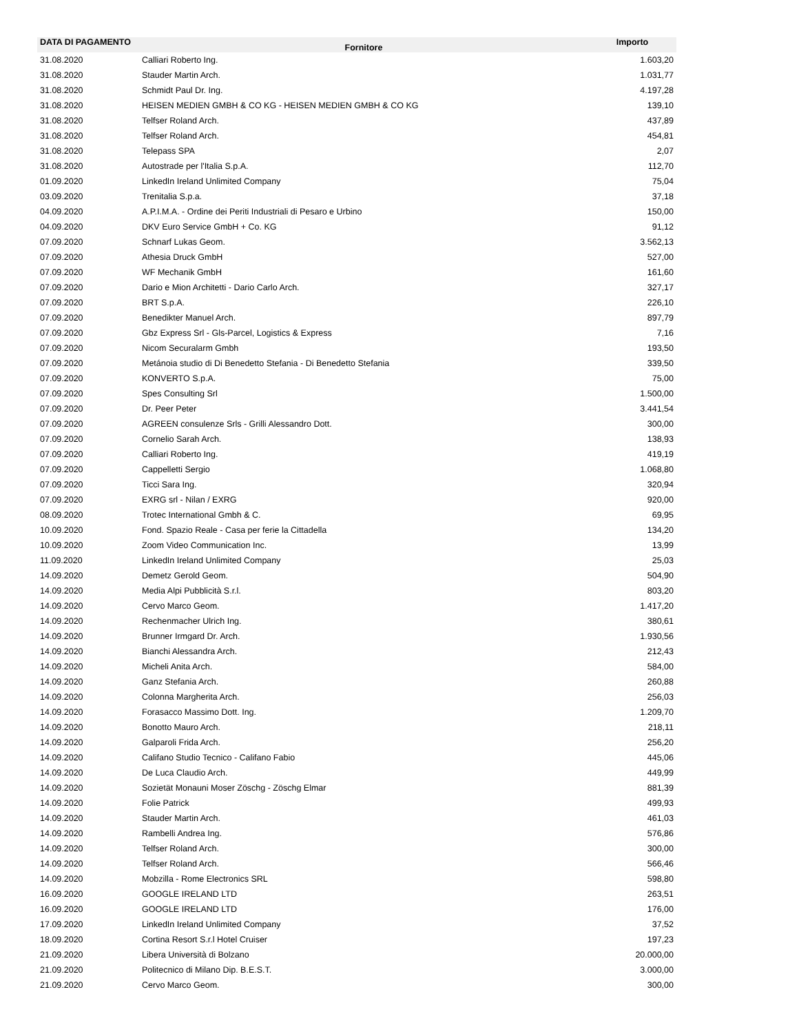| DATA DI PAGAMENTO | Fornitore | Importo |
| --- | --- | --- |
| 31.08.2020 | Calliari Roberto Ing. | 1.603,20 |
| 31.08.2020 | Stauder Martin Arch. | 1.031,77 |
| 31.08.2020 | Schmidt Paul Dr. Ing. | 4.197,28 |
| 31.08.2020 | HEISEN MEDIEN GMBH & CO KG - HEISEN MEDIEN GMBH & CO KG | 139,10 |
| 31.08.2020 | Telfser Roland Arch. | 437,89 |
| 31.08.2020 | Telfser Roland Arch. | 454,81 |
| 31.08.2020 | Telepass SPA | 2,07 |
| 31.08.2020 | Autostrade per l'Italia S.p.A. | 112,70 |
| 01.09.2020 | LinkedIn Ireland Unlimited Company | 75,04 |
| 03.09.2020 | Trenitalia S.p.a. | 37,18 |
| 04.09.2020 | A.P.I.M.A. - Ordine dei Periti Industriali di Pesaro e Urbino | 150,00 |
| 04.09.2020 | DKV Euro Service GmbH + Co. KG | 91,12 |
| 07.09.2020 | Schnarf Lukas Geom. | 3.562,13 |
| 07.09.2020 | Athesia Druck GmbH | 527,00 |
| 07.09.2020 | WF Mechanik GmbH | 161,60 |
| 07.09.2020 | Dario e Mion Architetti - Dario Carlo Arch. | 327,17 |
| 07.09.2020 | BRT S.p.A. | 226,10 |
| 07.09.2020 | Benedikter Manuel Arch. | 897,79 |
| 07.09.2020 | Gbz Express Srl - Gls-Parcel, Logistics & Express | 7,16 |
| 07.09.2020 | Nicom Securalarm Gmbh | 193,50 |
| 07.09.2020 | Metánoia studio di Di Benedetto Stefania - Di Benedetto Stefania | 339,50 |
| 07.09.2020 | KONVERTO S.p.A. | 75,00 |
| 07.09.2020 | Spes Consulting Srl | 1.500,00 |
| 07.09.2020 | Dr. Peer Peter | 3.441,54 |
| 07.09.2020 | AGREEN consulenze Srls - Grilli Alessandro Dott. | 300,00 |
| 07.09.2020 | Cornelio Sarah Arch. | 138,93 |
| 07.09.2020 | Calliari Roberto Ing. | 419,19 |
| 07.09.2020 | Cappelletti Sergio | 1.068,80 |
| 07.09.2020 | Ticci Sara Ing. | 320,94 |
| 07.09.2020 | EXRG srl - Nilan / EXRG | 920,00 |
| 08.09.2020 | Trotec International Gmbh & C. | 69,95 |
| 10.09.2020 | Fond. Spazio Reale - Casa per ferie la Cittadella | 134,20 |
| 10.09.2020 | Zoom Video Communication Inc. | 13,99 |
| 11.09.2020 | LinkedIn Ireland Unlimited Company | 25,03 |
| 14.09.2020 | Demetz Gerold Geom. | 504,90 |
| 14.09.2020 | Media Alpi Pubblicità S.r.l. | 803,20 |
| 14.09.2020 | Cervo Marco Geom. | 1.417,20 |
| 14.09.2020 | Rechenmacher Ulrich Ing. | 380,61 |
| 14.09.2020 | Brunner Irmgard Dr. Arch. | 1.930,56 |
| 14.09.2020 | Bianchi Alessandra Arch. | 212,43 |
| 14.09.2020 | Micheli Anita Arch. | 584,00 |
| 14.09.2020 | Ganz Stefania Arch. | 260,88 |
| 14.09.2020 | Colonna Margherita Arch. | 256,03 |
| 14.09.2020 | Forasacco Massimo Dott. Ing. | 1.209,70 |
| 14.09.2020 | Bonotto Mauro Arch. | 218,11 |
| 14.09.2020 | Galparoli Frida Arch. | 256,20 |
| 14.09.2020 | Califano Studio Tecnico - Califano Fabio | 445,06 |
| 14.09.2020 | De Luca Claudio Arch. | 449,99 |
| 14.09.2020 | Sozietät Monauni Moser Zöschg - Zöschg Elmar | 881,39 |
| 14.09.2020 | Folie Patrick | 499,93 |
| 14.09.2020 | Stauder Martin Arch. | 461,03 |
| 14.09.2020 | Rambelli Andrea Ing. | 576,86 |
| 14.09.2020 | Telfser Roland Arch. | 300,00 |
| 14.09.2020 | Telfser Roland Arch. | 566,46 |
| 14.09.2020 | Mobzilla - Rome Electronics SRL | 598,80 |
| 16.09.2020 | GOOGLE IRELAND LTD | 263,51 |
| 16.09.2020 | GOOGLE IRELAND LTD | 176,00 |
| 17.09.2020 | LinkedIn Ireland Unlimited Company | 37,52 |
| 18.09.2020 | Cortina Resort S.r.l Hotel Cruiser | 197,23 |
| 21.09.2020 | Libera Università di Bolzano | 20.000,00 |
| 21.09.2020 | Politecnico di Milano Dip. B.E.S.T. | 3.000,00 |
| 21.09.2020 | Cervo Marco Geom. | 300,00 |